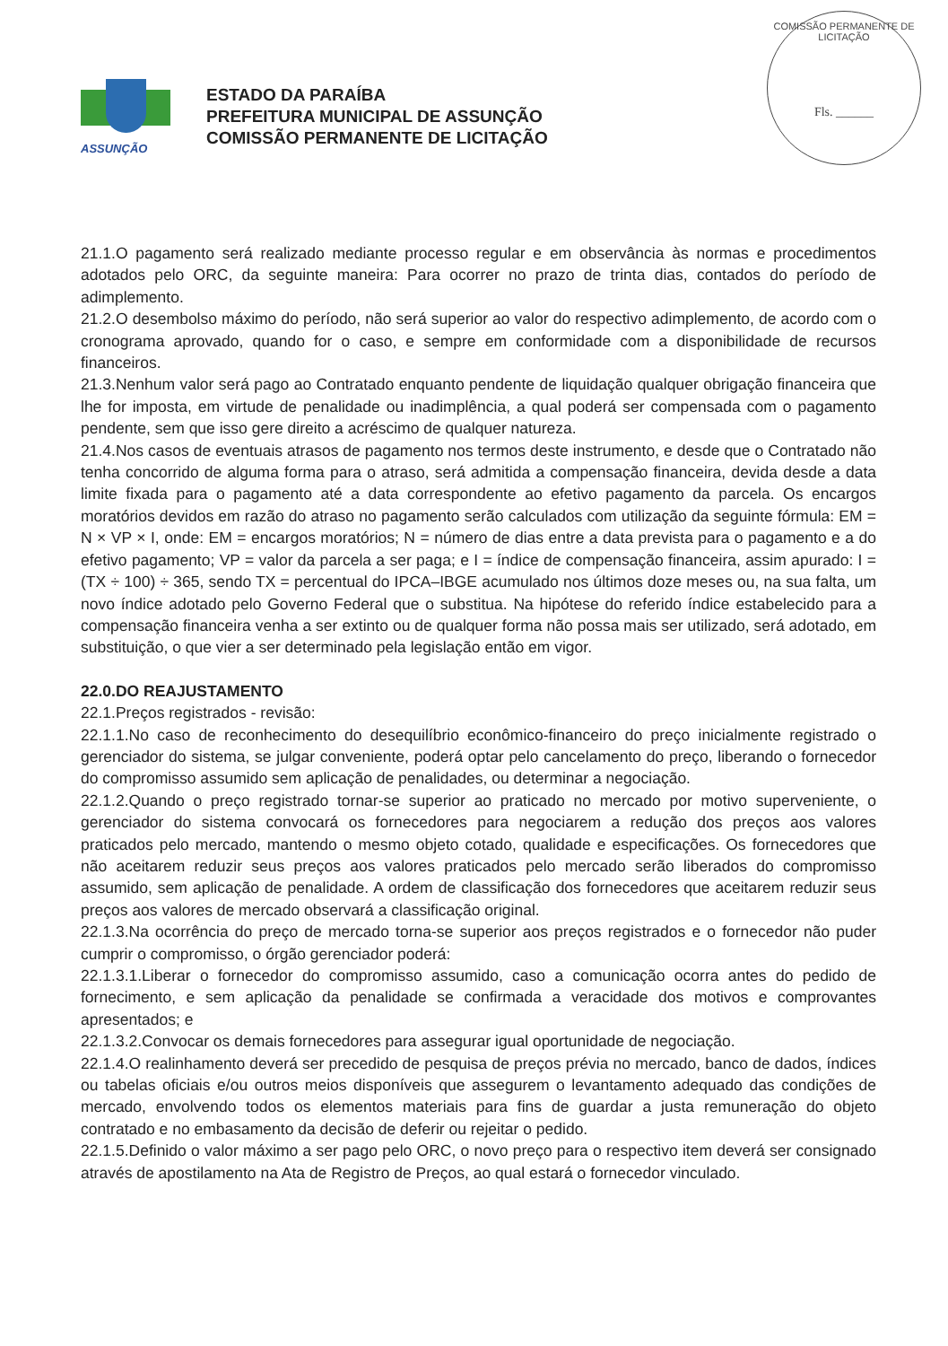COMISSÃO PERMANENTE DE LICITAÇÃO
Fls. ______
ASSUNÇÃO
ESTADO DA PARAÍBA
PREFEITURA MUNICIPAL DE ASSUNÇÃO
COMISSÃO PERMANENTE DE LICITAÇÃO
21.1.O pagamento será realizado mediante processo regular e em observância às normas e procedimentos adotados pelo ORC, da seguinte maneira: Para ocorrer no prazo de trinta dias, contados do período de adimplemento.
21.2.O desembolso máximo do período, não será superior ao valor do respectivo adimplemento, de acordo com o cronograma aprovado, quando for o caso, e sempre em conformidade com a disponibilidade de recursos financeiros.
21.3.Nenhum valor será pago ao Contratado enquanto pendente de liquidação qualquer obrigação financeira que lhe for imposta, em virtude de penalidade ou inadimplência, a qual poderá ser compensada com o pagamento pendente, sem que isso gere direito a acréscimo de qualquer natureza.
21.4.Nos casos de eventuais atrasos de pagamento nos termos deste instrumento, e desde que o Contratado não tenha concorrido de alguma forma para o atraso, será admitida a compensação financeira, devida desde a data limite fixada para o pagamento até a data correspondente ao efetivo pagamento da parcela. Os encargos moratórios devidos em razão do atraso no pagamento serão calculados com utilização da seguinte fórmula: EM = N × VP × I, onde: EM = encargos moratórios; N = número de dias entre a data prevista para o pagamento e a do efetivo pagamento; VP = valor da parcela a ser paga; e I = índice de compensação financeira, assim apurado: I = (TX ÷ 100) ÷ 365, sendo TX = percentual do IPCA–IBGE acumulado nos últimos doze meses ou, na sua falta, um novo índice adotado pelo Governo Federal que o substitua. Na hipótese do referido índice estabelecido para a compensação financeira venha a ser extinto ou de qualquer forma não possa mais ser utilizado, será adotado, em substituição, o que vier a ser determinado pela legislação então em vigor.
22.0.DO REAJUSTAMENTO
22.1.Preços registrados - revisão:
22.1.1.No caso de reconhecimento do desequilíbrio econômico-financeiro do preço inicialmente registrado o gerenciador do sistema, se julgar conveniente, poderá optar pelo cancelamento do preço, liberando o fornecedor do compromisso assumido sem aplicação de penalidades, ou determinar a negociação.
22.1.2.Quando o preço registrado tornar-se superior ao praticado no mercado por motivo superveniente, o gerenciador do sistema convocará os fornecedores para negociarem a redução dos preços aos valores praticados pelo mercado, mantendo o mesmo objeto cotado, qualidade e especificações. Os fornecedores que não aceitarem reduzir seus preços aos valores praticados pelo mercado serão liberados do compromisso assumido, sem aplicação de penalidade. A ordem de classificação dos fornecedores que aceitarem reduzir seus preços aos valores de mercado observará a classificação original.
22.1.3.Na ocorrência do preço de mercado torna-se superior aos preços registrados e o fornecedor não puder cumprir o compromisso, o órgão gerenciador poderá:
22.1.3.1.Liberar o fornecedor do compromisso assumido, caso a comunicação ocorra antes do pedido de fornecimento, e sem aplicação da penalidade se confirmada a veracidade dos motivos e comprovantes apresentados; e
22.1.3.2.Convocar os demais fornecedores para assegurar igual oportunidade de negociação.
22.1.4.O realinhamento deverá ser precedido de pesquisa de preços prévia no mercado, banco de dados, índices ou tabelas oficiais e/ou outros meios disponíveis que assegurem o levantamento adequado das condições de mercado, envolvendo todos os elementos materiais para fins de guardar a justa remuneração do objeto contratado e no embasamento da decisão de deferir ou rejeitar o pedido.
22.1.5.Definido o valor máximo a ser pago pelo ORC, o novo preço para o respectivo item deverá ser consignado através de apostilamento na Ata de Registro de Preços, ao qual estará o fornecedor vinculado.